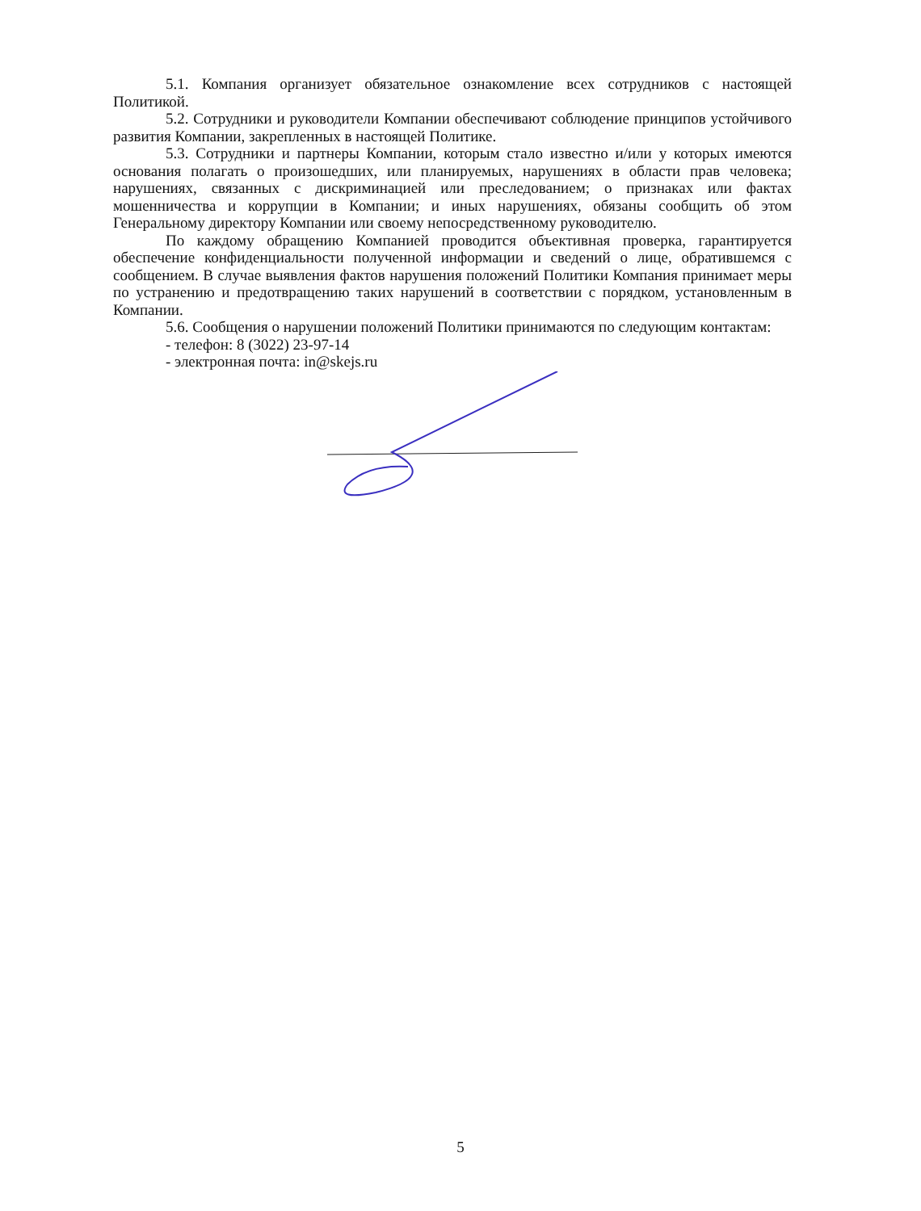5.1. Компания организует обязательное ознакомление всех сотрудников с настоящей Политикой.
5.2. Сотрудники и руководители Компании обеспечивают соблюдение принципов устойчивого развития Компании, закрепленных в настоящей Политике.
5.3. Сотрудники и партнеры Компании, которым стало известно и/или у которых имеются основания полагать о произошедших, или планируемых, нарушениях в области прав человека; нарушениях, связанных с дискриминацией или преследованием; о признаках или фактах мошенничества и коррупции в Компании; и иных нарушениях, обязаны сообщить об этом Генеральному директору Компании или своему непосредственному руководителю.
По каждому обращению Компанией проводится объективная проверка, гарантируется обеспечение конфиденциальности полученной информации и сведений о лице, обратившемся с сообщением. В случае выявления фактов нарушения положений Политики Компания принимает меры по устранению и предотвращению таких нарушений в соответствии с порядком, установленным в Компании.
5.6. Сообщения о нарушении положений Политики принимаются по следующим контактам:
- телефон: 8 (3022) 23-97-14
- электронная почта: in@skejs.ru
5